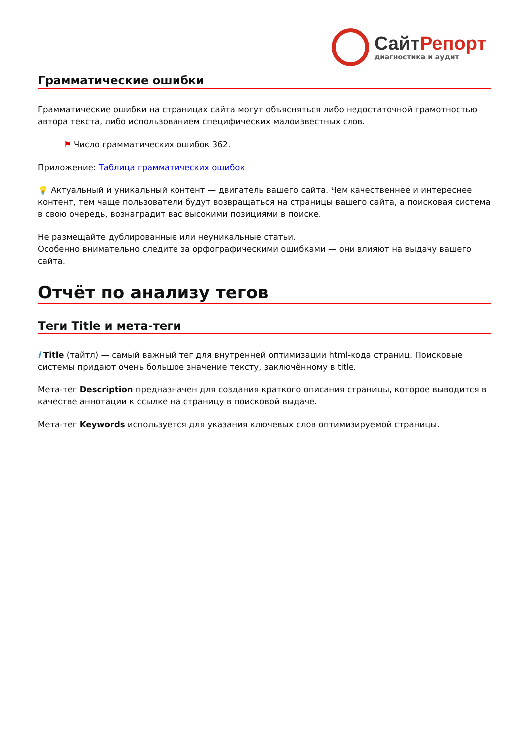СайтРепорт
диагностика и аудит
Грамматические ошибки
Грамматические ошибки на страницах сайта могут объясняться либо недостаточной грамотностью автора текста, либо использованием специфических малоизвестных слов.
⚑ Число грамматических ошибок 362.
Приложение: Таблица грамматических ошибок
💡 Актуальный и уникальный контент — двигатель вашего сайта. Чем качественнее и интереснее контент, тем чаще пользователи будут возвращаться на страницы вашего сайта, а поисковая система в свою очередь, вознаградит вас высокими позициями в поиске.
Не размещайте дублированные или неуникальные статьи.
Особенно внимательно следите за орфографическими ошибками — они влияют на выдачу вашего сайта.
Отчёт по анализу тегов
Теги Title и мета-теги
i Title (тайтл) — самый важный тег для внутренней оптимизации html-кода страниц. Поисковые системы придают очень большое значение тексту, заключённому в title.
Мета-тег Description предназначен для создания краткого описания страницы, которое выводится в качестве аннотации к ссылке на страницу в поисковой выдаче.
Мета-тег Keywords используется для указания ключевых слов оптимизируемой страницы.